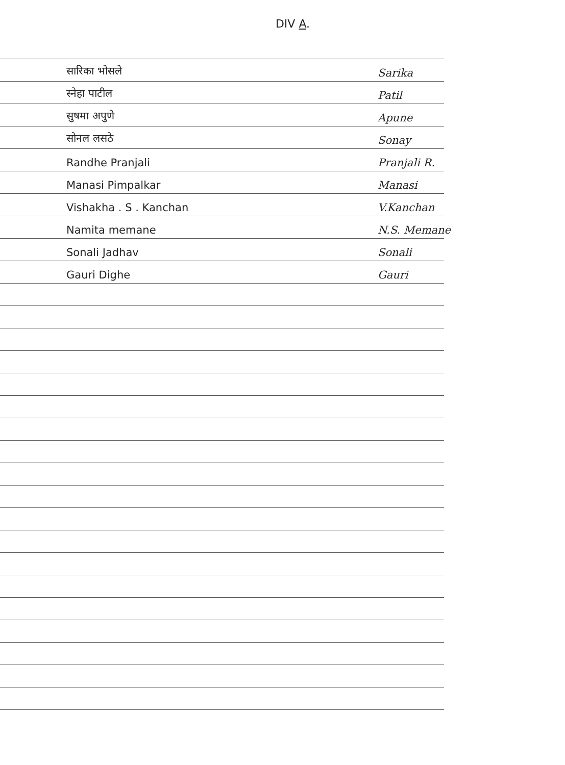DIV A.
सारिका भोसले Sarika
स्नेहा पाटील Patil
सुषमा अपुणे Apune
सोनल लसठे Sonay
Randhe Pranjali Pranjali R.
Manasi Pimpalkar Manasi
Vishakha . S . Kanchan V.Kanchan
Namita memane N.S. Memane
Sonali Jadhav Sonali
Gauri Dighe Gauri